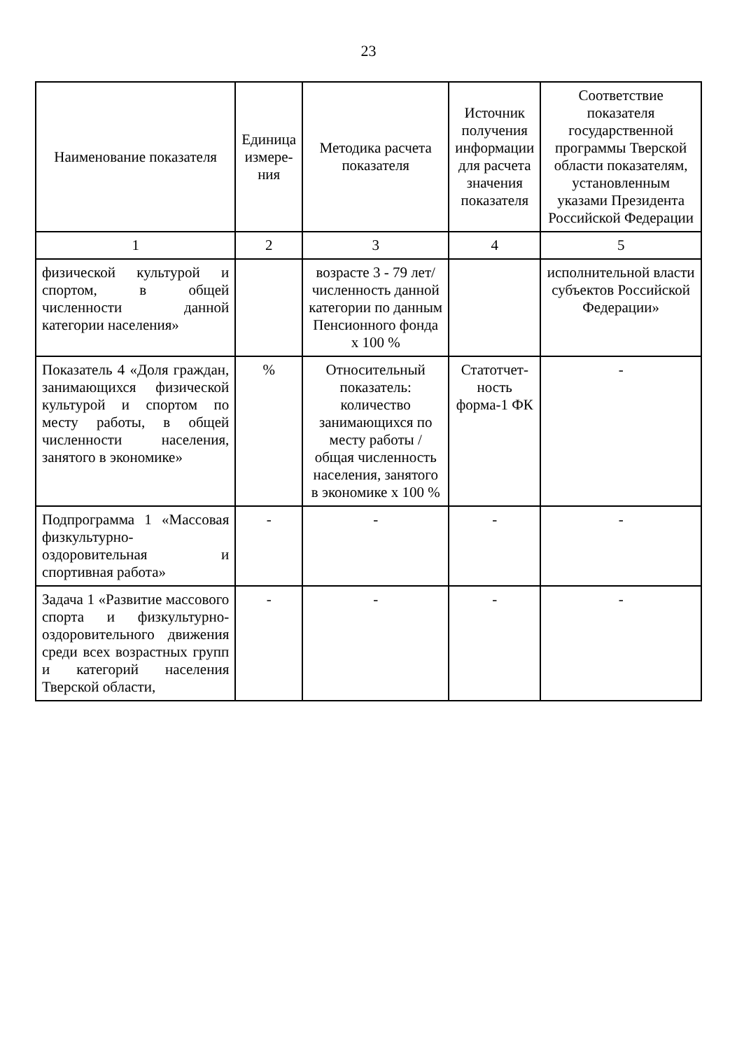23
| Наименование показателя | Единица измере-ния | Методика расчета показателя | Источник получения информации для расчета значения показателя | Соответствие показателя государственной программы Тверской области показателям, установленным указами Президента Российской Федерации |
| --- | --- | --- | --- | --- |
| 1 | 2 | 3 | 4 | 5 |
| физической культурой и спортом, в общей численности данной категории населения» | | возрасте 3 - 79 лет/ численность данной категории по данным Пенсионного фонда х 100 % | | исполнительной власти субъектов Российской Федерации» |
| Показатель 4 «Доля граждан, занимающихся физической культурой и спортом по месту работы, в общей численности населения, занятого в экономике» | % | Относительный показатель: количество занимающихся по месту работы / общая численность населения, занятого в экономике х 100 % | Статотчет-ность форма-1 ФК | - |
| Подпрограмма 1 «Массовая физкультурно-оздоровительная и спортивная работа» | - | - | - | - |
| Задача 1 «Развитие массового спорта и физкультурно-оздоровительного движения среди всех возрастных групп и категорий населения Тверской области, | - | - | - | - |